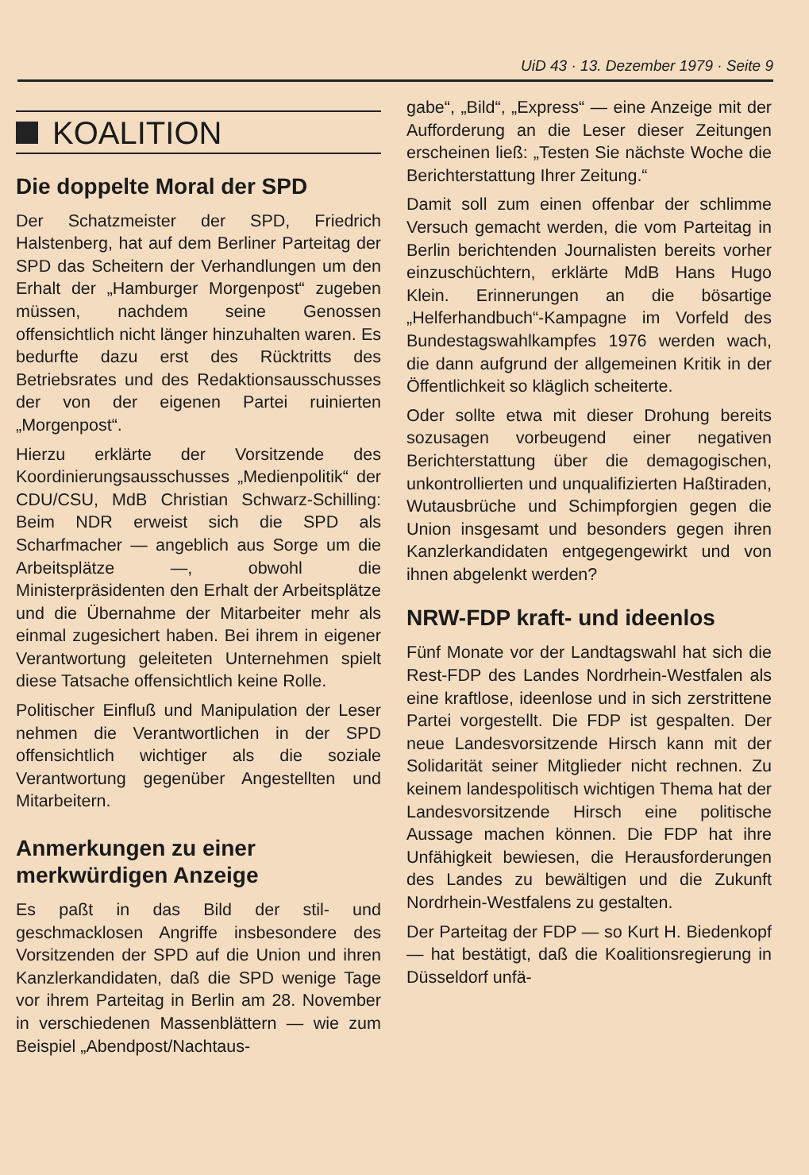UiD 43 · 13. Dezember 1979 · Seite 9
KOALITION
Die doppelte Moral der SPD
Der Schatzmeister der SPD, Friedrich Halstenberg, hat auf dem Berliner Parteitag der SPD das Scheitern der Verhandlungen um den Erhalt der „Hamburger Morgenpost“ zugeben müssen, nachdem seine Genossen offensichtlich nicht länger hinzuhalten waren. Es bedurfte dazu erst des Rücktritts des Betriebsrates und des Redaktionsausschusses der von der eigenen Partei ruinierten „Morgenpost“.
Hierzu erklärte der Vorsitzende des Koordinierungsausschusses „Medienpolitik“ der CDU/CSU, MdB Christian Schwarz-Schilling: Beim NDR erweist sich die SPD als Scharfmacher — angeblich aus Sorge um die Arbeitsplätze —, obwohl die Ministerpräsidenten den Erhalt der Arbeitsplätze und die Übernahme der Mitarbeiter mehr als einmal zugesichert haben. Bei ihrem in eigener Verantwortung geleiteten Unternehmen spielt diese Tatsache offensichtlich keine Rolle.
Politischer Einfluß und Manipulation der Leser nehmen die Verantwortlichen in der SPD offensichtlich wichtiger als die soziale Verantwortung gegenüber Angestellten und Mitarbeitern.
Anmerkungen zu einer merkwürdigen Anzeige
Es paßt in das Bild der stil- und geschmacklosen Angriffe insbesondere des Vorsitzenden der SPD auf die Union und ihren Kanzlerkandidaten, daß die SPD wenige Tage vor ihrem Parteitag in Berlin am 28. November in verschiedenen Massenblättern — wie zum Beispiel „Abendpost/Nachtaus-
gabe“, „Bild“, „Express“ — eine Anzeige mit der Aufforderung an die Leser dieser Zeitungen erscheinen ließ: „Testen Sie nächste Woche die Berichterstattung Ihrer Zeitung.“
Damit soll zum einen offenbar der schlimme Versuch gemacht werden, die vom Parteitag in Berlin berichtenden Journalisten bereits vorher einzuschüchtern, erklärte MdB Hans Hugo Klein. Erinnerungen an die bösartige „Helferhandbuch“-Kampagne im Vorfeld des Bundestagswahlkampfes 1976 werden wach, die dann aufgrund der allgemeinen Kritik in der Öffentlichkeit so kläglich scheiterte.
Oder sollte etwa mit dieser Drohung bereits sozusagen vorbeugend einer negativen Berichterstattung über die demagogischen, unkontrollierten und unqualifizierten Haßtiraden, Wutausbrüche und Schimpforgien gegen die Union insgesamt und besonders gegen ihren Kanzlerkandidaten entgegengewirkt und von ihnen abgelenkt werden?
NRW-FDP kraft- und ideenlos
Fünf Monate vor der Landtagswahl hat sich die Rest-FDP des Landes Nordrhein-Westfalen als eine kraftlose, ideenlose und in sich zerstrittene Partei vorgestellt. Die FDP ist gespalten. Der neue Landesvorsitzende Hirsch kann mit der Solidarität seiner Mitglieder nicht rechnen. Zu keinem landespolitisch wichtigen Thema hat der Landesvorsitzende Hirsch eine politische Aussage machen können. Die FDP hat ihre Unfähigkeit bewiesen, die Herausforderungen des Landes zu bewältigen und die Zukunft Nordrhein-Westfalens zu gestalten.
Der Parteitag der FDP — so Kurt H. Biedenkopf — hat bestätigt, daß die Koalitionsregierung in Düsseldorf unfä-